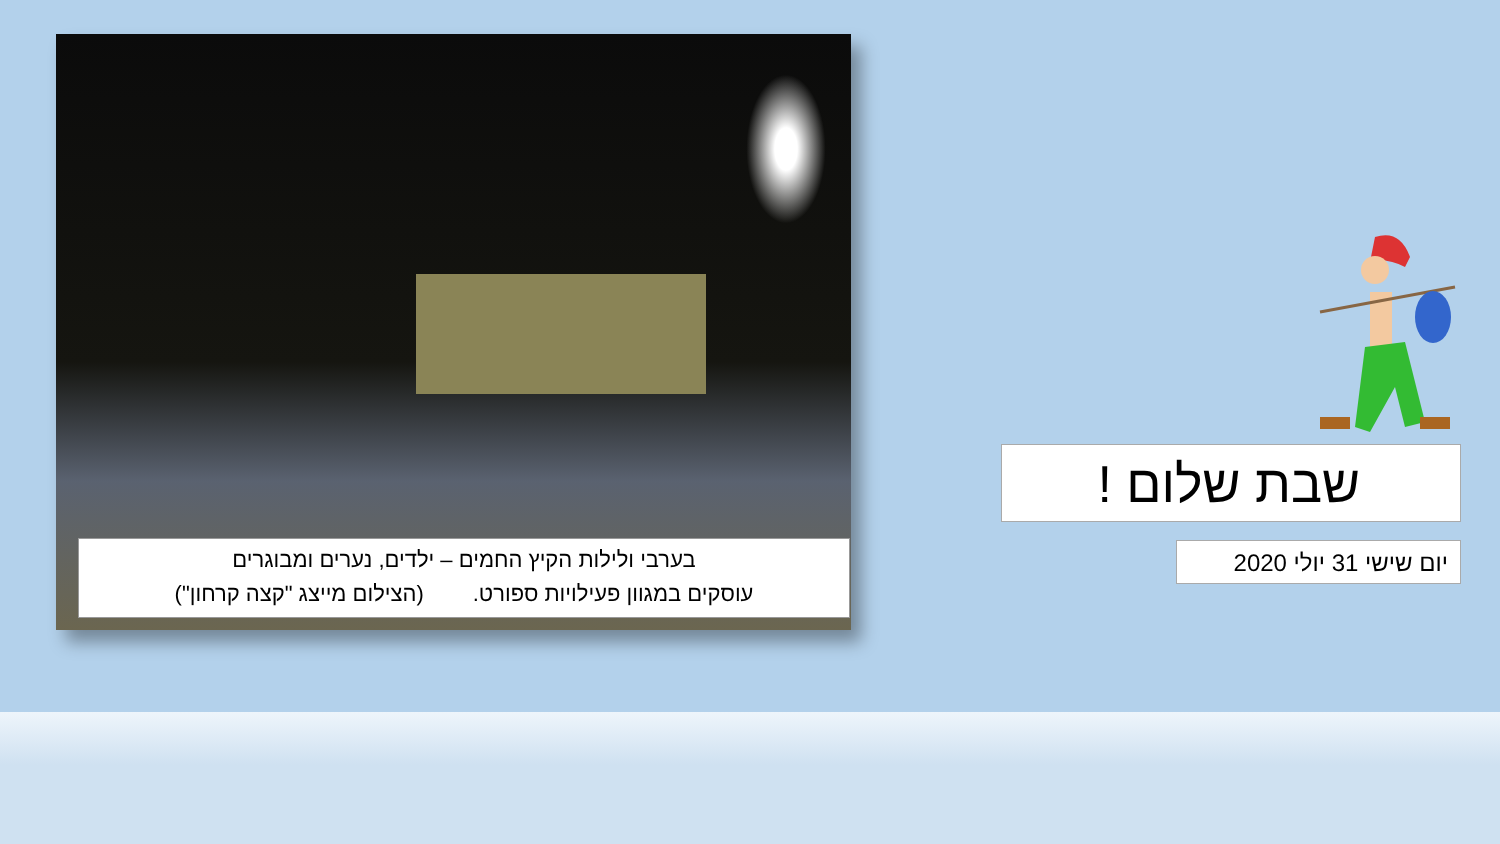בערבי ולילות הקיץ החמים – ילדים, נערים ומבוגרים
עוסקים במגוון פעילויות ספורט. (הצילום מייצג "קצה קרחון")
שבת שלום !
יום שישי 31 יולי 2020